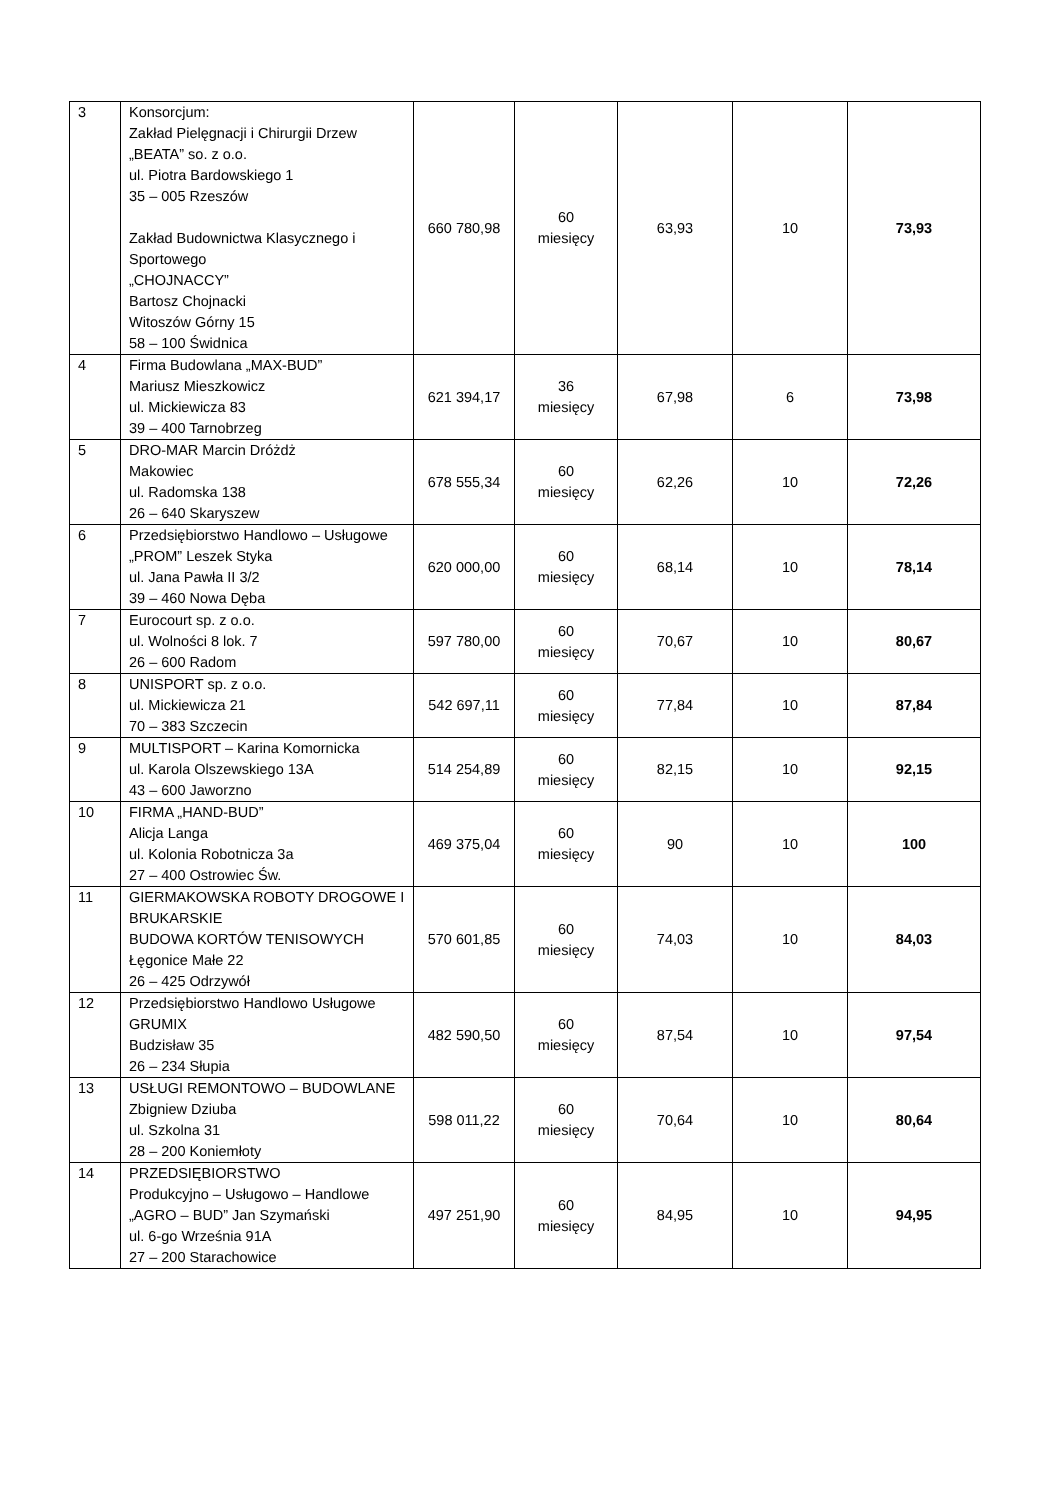| 3 | Konsorcjum: Zakład Pielęgnacji i Chirurgii Drzew „BEATA” so. z o.o. ul. Piotra Bardowskiego 1 35 – 005 Rzeszów Zakład Budownictwa Klasycznego i Sportowego „CHOJNACCY” Bartosz Chojnacki Witoszów Górny 15 58 – 100 Świdnica | 660 780,98 | 60 miesięcy | 63,93 | 10 | 73,93 |
| 4 | Firma Budowlana „MAX-BUD” Mariusz Mieszkowicz ul. Mickiewicza 83 39 – 400 Tarnobrzeg | 621 394,17 | 36 miesięcy | 67,98 | 6 | 73,98 |
| 5 | DRO-MAR Marcin Dróżdż Makowiec ul. Radomska 138 26 – 640 Skaryszew | 678 555,34 | 60 miesięcy | 62,26 | 10 | 72,26 |
| 6 | Przedsiębiorstwo Handlowo – Usługowe „PROM” Leszek Styka ul. Jana Pawła II 3/2 39 – 460 Nowa Dęba | 620 000,00 | 60 miesięcy | 68,14 | 10 | 78,14 |
| 7 | Eurocourt sp. z o.o. ul. Wolności 8 lok. 7 26 – 600 Radom | 597 780,00 | 60 miesięcy | 70,67 | 10 | 80,67 |
| 8 | UNISPORT sp. z o.o. ul. Mickiewicza 21 70 – 383 Szczecin | 542 697,11 | 60 miesięcy | 77,84 | 10 | 87,84 |
| 9 | MULTISPORT – Karina Komornicka ul. Karola Olszewskiego 13A 43 – 600 Jaworzno | 514 254,89 | 60 miesięcy | 82,15 | 10 | 92,15 |
| 10 | FIRMA „HAND-BUD” Alicja Langa ul. Kolonia Robotnicza 3a 27 – 400 Ostrowiec Św. | 469 375,04 | 60 miesięcy | 90 | 10 | 100 |
| 11 | GIERMAKOWSKA ROBOTY DROGOWE I BRUKARSKIE BUDOWA KORTÓW TENISOWYCH Łęgonice Małe 22 26 – 425 Odrzywół | 570 601,85 | 60 miesięcy | 74,03 | 10 | 84,03 |
| 12 | Przedsiębiorstwo Handlowo Usługowe GRUMIX Budzisław 35 26 – 234 Słupia | 482 590,50 | 60 miesięcy | 87,54 | 10 | 97,54 |
| 13 | USŁUGI REMONTOWO – BUDOWLANE Zbigniew Dziuba ul. Szkolna 31 28 – 200 Koniemłoty | 598 011,22 | 60 miesięcy | 70,64 | 10 | 80,64 |
| 14 | PRZEDSIĘBIORSTWO Produkcyjno – Usługowo – Handlowe „AGRO – BUD” Jan Szymański ul. 6-go Września 91A 27 – 200 Starachowice | 497 251,90 | 60 miesięcy | 84,95 | 10 | 94,95 |